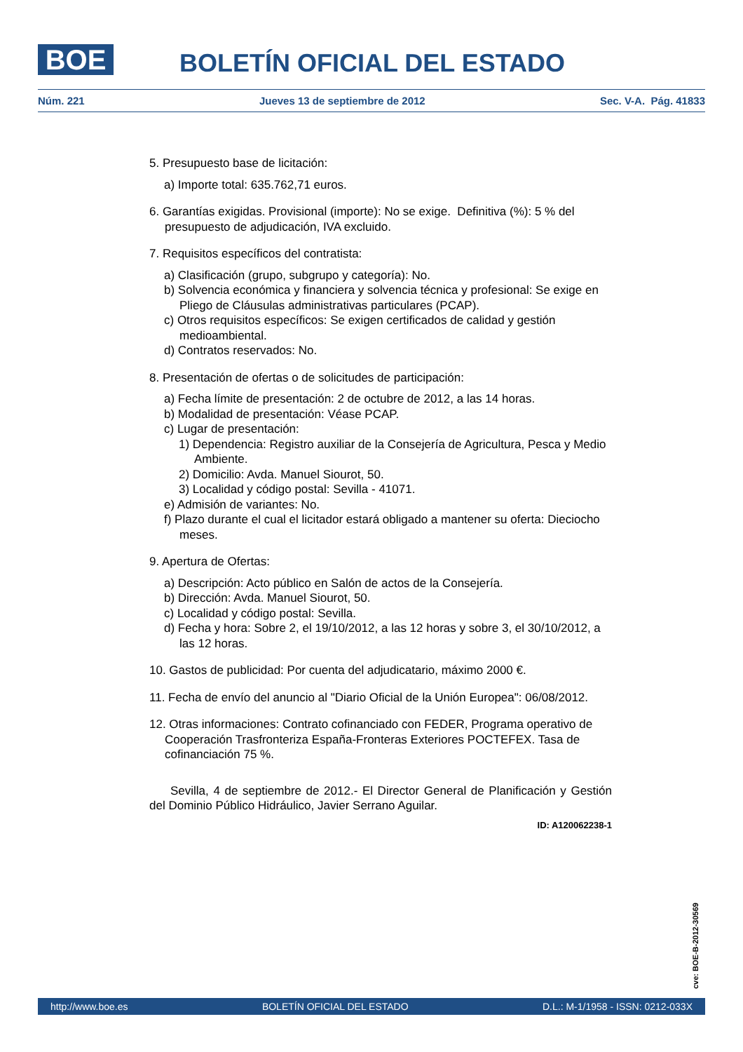BOE BOLETÍN OFICIAL DEL ESTADO
Núm. 221 Jueves 13 de septiembre de 2012 Sec. V-A. Pág. 41833
5. Presupuesto base de licitación:
a) Importe total: 635.762,71 euros.
6. Garantías exigidas. Provisional (importe): No se exige. Definitiva (%): 5 % del presupuesto de adjudicación, IVA excluido.
7. Requisitos específicos del contratista:
a) Clasificación (grupo, subgrupo y categoría): No.
b) Solvencia económica y financiera y solvencia técnica y profesional: Se exige en Pliego de Cláusulas administrativas particulares (PCAP).
c) Otros requisitos específicos: Se exigen certificados de calidad y gestión medioambiental.
d) Contratos reservados: No.
8. Presentación de ofertas o de solicitudes de participación:
a) Fecha límite de presentación: 2 de octubre de 2012, a las 14 horas.
b) Modalidad de presentación: Véase PCAP.
c) Lugar de presentación:
1) Dependencia: Registro auxiliar de la Consejería de Agricultura, Pesca y Medio Ambiente.
2) Domicilio: Avda. Manuel Siourot, 50.
3) Localidad y código postal: Sevilla - 41071.
e) Admisión de variantes: No.
f) Plazo durante el cual el licitador estará obligado a mantener su oferta: Dieciocho meses.
9. Apertura de Ofertas:
a) Descripción: Acto público en Salón de actos de la Consejería.
b) Dirección: Avda. Manuel Siourot, 50.
c) Localidad y código postal: Sevilla.
d) Fecha y hora: Sobre 2, el 19/10/2012, a las 12 horas y sobre 3, el 30/10/2012, a las 12 horas.
10. Gastos de publicidad: Por cuenta del adjudicatario, máximo 2000 €.
11. Fecha de envío del anuncio al "Diario Oficial de la Unión Europea": 06/08/2012.
12. Otras informaciones: Contrato cofinanciado con FEDER, Programa operativo de Cooperación Trasfronteriza España-Fronteras Exteriores POCTEFEX. Tasa de cofinanciación 75 %.
Sevilla, 4 de septiembre de 2012.- El Director General de Planificación y Gestión del Dominio Público Hidráulico, Javier Serrano Aguilar.
ID: A120062238-1
cve: BOE-B-2012-30569
http://www.boe.es BOLETÍN OFICIAL DEL ESTADO D.L.: M-1/1958 - ISSN: 0212-033X